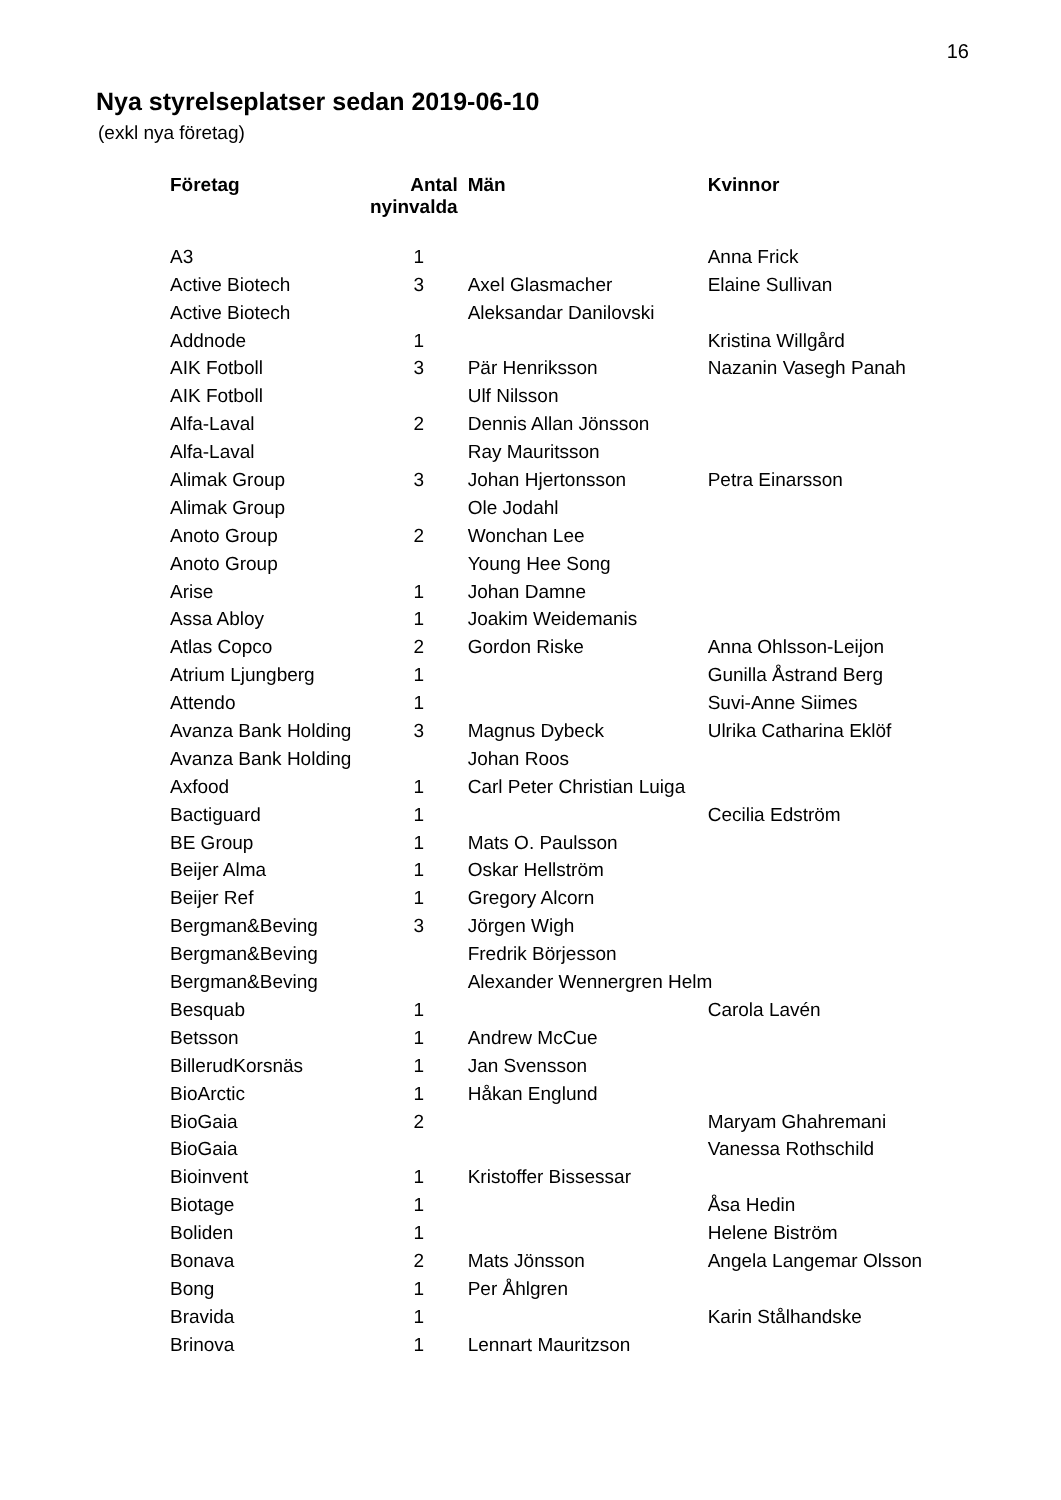16
Nya styrelseplatser sedan 2019-06-10
(exkl nya företag)
| Företag | Antal nyinvalda | Män | Kvinnor |
| --- | --- | --- | --- |
| A3 | 1 | | Anna Frick |
| Active Biotech | 3 | Axel Glasmacher | Elaine Sullivan |
| Active Biotech | | Aleksandar Danilovski | |
| Addnode | 1 | | Kristina Willgård |
| AIK Fotboll | 3 | Pär Henriksson | Nazanin Vasegh Panah |
| AIK Fotboll | | Ulf Nilsson | |
| Alfa-Laval | 2 | Dennis Allan Jönsson | |
| Alfa-Laval | | Ray Mauritsson | |
| Alimak Group | 3 | Johan Hjertonsson | Petra Einarsson |
| Alimak Group | | Ole Jodahl | |
| Anoto Group | 2 | Wonchan Lee | |
| Anoto Group | | Young Hee Song | |
| Arise | 1 | Johan Damne | |
| Assa Abloy | 1 | Joakim Weidemanis | |
| Atlas Copco | 2 | Gordon Riske | Anna Ohlsson-Leijon |
| Atrium Ljungberg | 1 | | Gunilla Åstrand Berg |
| Attendo | 1 | | Suvi-Anne Siimes |
| Avanza Bank Holding | 3 | Magnus Dybeck | Ulrika Catharina Eklöf |
| Avanza Bank Holding | | Johan Roos | |
| Axfood | 1 | Carl Peter Christian Luiga | |
| Bactiguard | 1 | | Cecilia Edström |
| BE Group | 1 | Mats O. Paulsson | |
| Beijer Alma | 1 | Oskar Hellström | |
| Beijer Ref | 1 | Gregory Alcorn | |
| Bergman&Beving | 3 | Jörgen Wigh | |
| Bergman&Beving | | Fredrik Börjesson | |
| Bergman&Beving | | Alexander Wennergren Helm | |
| Besquab | 1 | | Carola Lavén |
| Betsson | 1 | Andrew McCue | |
| BillerudKorsnäs | 1 | Jan Svensson | |
| BioArctic | 1 | Håkan Englund | |
| BioGaia | 2 | | Maryam Ghahremani |
| BioGaia | | | Vanessa Rothschild |
| Bioinvent | 1 | Kristoffer Bissessar | |
| Biotage | 1 | | Åsa Hedin |
| Boliden | 1 | | Helene Biström |
| Bonava | 2 | Mats Jönsson | Angela Langemar Olsson |
| Bong | 1 | Per Åhlgren | |
| Bravida | 1 | | Karin Stålhandske |
| Brinova | 1 | Lennart Mauritzson | |